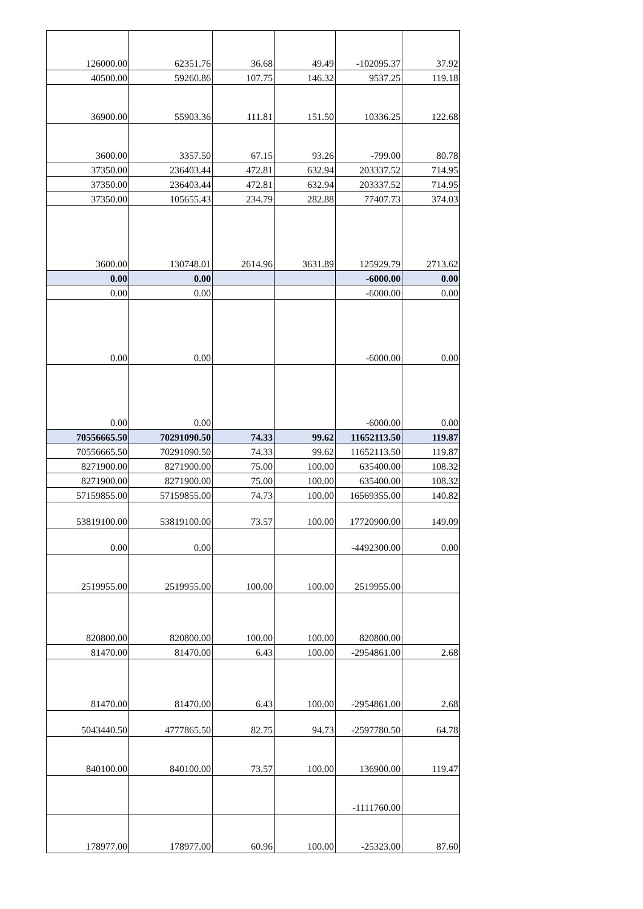| 126000.00 | 62351.76 | 36.68 | 49.49 | -102095.37 | 37.92 |
| 40500.00 | 59260.86 | 107.75 | 146.32 | 9537.25 | 119.18 |
| 36900.00 | 55903.36 | 111.81 | 151.50 | 10336.25 | 122.68 |
| 3600.00 | 3357.50 | 67.15 | 93.26 | -799.00 | 80.78 |
| 37350.00 | 236403.44 | 472.81 | 632.94 | 203337.52 | 714.95 |
| 37350.00 | 236403.44 | 472.81 | 632.94 | 203337.52 | 714.95 |
| 37350.00 | 105655.43 | 234.79 | 282.88 | 77407.73 | 374.03 |
| 3600.00 | 130748.01 | 2614.96 | 3631.89 | 125929.79 | 2713.62 |
| 0.00 | 0.00 | | | -6000.00 | 0.00 |
| 0.00 | 0.00 | | | -6000.00 | 0.00 |
| 0.00 | 0.00 | | | -6000.00 | 0.00 |
| 0.00 | 0.00 | | | -6000.00 | 0.00 |
| 70556665.50 | 70291090.50 | 74.33 | 99.62 | 11652113.50 | 119.87 |
| 70556665.50 | 70291090.50 | 74.33 | 99.62 | 11652113.50 | 119.87 |
| 8271900.00 | 8271900.00 | 75.00 | 100.00 | 635400.00 | 108.32 |
| 8271900.00 | 8271900.00 | 75.00 | 100.00 | 635400.00 | 108.32 |
| 57159855.00 | 57159855.00 | 74.73 | 100.00 | 16569355.00 | 140.82 |
| 53819100.00 | 53819100.00 | 73.57 | 100.00 | 17720900.00 | 149.09 |
| 0.00 | 0.00 | | | -4492300.00 | 0.00 |
| 2519955.00 | 2519955.00 | 100.00 | 100.00 | 2519955.00 | |
| 820800.00 | 820800.00 | 100.00 | 100.00 | 820800.00 | |
| 81470.00 | 81470.00 | 6.43 | 100.00 | -2954861.00 | 2.68 |
| 81470.00 | 81470.00 | 6.43 | 100.00 | -2954861.00 | 2.68 |
| 5043440.50 | 4777865.50 | 82.75 | 94.73 | -2597780.50 | 64.78 |
| 840100.00 | 840100.00 | 73.57 | 100.00 | 136900.00 | 119.47 |
| | | | | -1111760.00 | |
| 178977.00 | 178977.00 | 60.96 | 100.00 | -25323.00 | 87.60 |